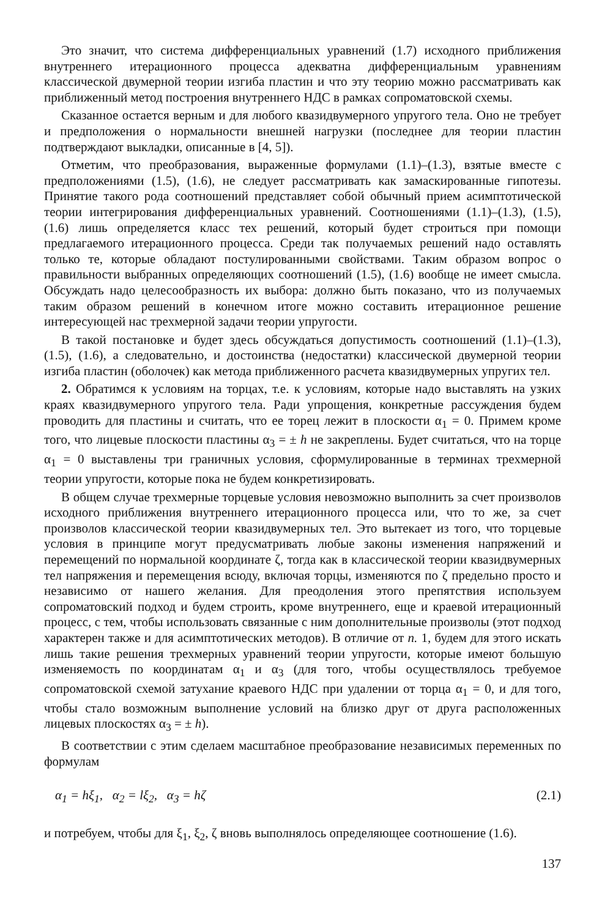Это значит, что система дифференциальных уравнений (1.7) исходного приближения внутреннего итерационного процесса адекватна дифференциальным уравнениям классической двумерной теории изгиба пластин и что эту теорию можно рассматривать как приближенный метод построения внутреннего НДС в рамках сопроматовской схемы.
Сказанное остается верным и для любого квазидвумерного упругого тела. Оно не требует и предположения о нормальности внешней нагрузки (последнее для теории пластин подтверждают выкладки, описанные в [4, 5]).
Отметим, что преобразования, выраженные формулами (1.1)–(1.3), взятые вместе с предположениями (1.5), (1.6), не следует рассматривать как замаскированные гипотезы. Принятие такого рода соотношений представляет собой обычный прием асимптотической теории интегрирования дифференциальных уравнений. Соотношениями (1.1)–(1.3), (1.5), (1.6) лишь определяется класс тех решений, который будет строиться при помощи предлагаемого итерационного процесса. Среди так получаемых решений надо оставлять только те, которые обладают постулированными свойствами. Таким образом вопрос о правильности выбранных определяющих соотношений (1.5), (1.6) вообще не имеет смысла. Обсуждать надо целесообразность их выбора: должно быть показано, что из получаемых таким образом решений в конечном итоге можно составить итерационное решение интересующей нас трехмерной задачи теории упругости.
В такой постановке и будет здесь обсуждаться допустимость соотношений (1.1)–(1.3), (1.5), (1.6), а следовательно, и достоинства (недостатки) классической двумерной теории изгиба пластин (оболочек) как метода приближенного расчета квазидвумерных упругих тел.
2. Обратимся к условиям на торцах, т.е. к условиям, которые надо выставлять на узких краях квазидвумерного упругого тела. Ради упрощения, конкретные рассуждения будем проводить для пластины и считать, что ее торец лежит в плоскости α<sub>1</sub> = 0. Примем кроме того, что лицевые плоскости пластины α<sub>3</sub> = ± h не закреплены. Будет считаться, что на торце α<sub>1</sub> = 0 выставлены три граничных условия, сформулированные в терминах трехмерной теории упругости, которые пока не будем конкретизировать.
В общем случае трехмерные торцевые условия невозможно выполнить за счет произволов исходного приближения внутреннего итерационного процесса или, что то же, за счет произволов классической теории квазидвумерных тел. Это вытекает из того, что торцевые условия в принципе могут предусматривать любые законы изменения напряжений и перемещений по нормальной координате ζ, тогда как в классической теории квазидвумерных тел напряжения и перемещения всюду, включая торцы, изменяются по ζ предельно просто и независимо от нашего желания. Для преодоления этого препятствия используем сопроматовский подход и будем строить, кроме внутреннего, еще и краевой итерационный процесс, с тем, чтобы использовать связанные с ним дополнительные произволы (этот подход характерен также и для асимптотических методов). В отличие от п. 1, будем для этого искать лишь такие решения трехмерных уравнений теории упругости, которые имеют большую изменяемость по координатам α<sub>1</sub> и α<sub>3</sub> (для того, чтобы осуществлялось требуемое сопроматовской схемой затухание краевого НДС при удалении от торца α<sub>1</sub> = 0, и для того, чтобы стало возможным выполнение условий на близко друг от друга расположенных лицевых плоскостях α<sub>3</sub> = ± h).
В соответствии с этим сделаем масштабное преобразование независимых переменных по формулам
α<sub>1</sub> = hξ<sub>1</sub>, α<sub>2</sub> = lξ<sub>2</sub>, α<sub>3</sub> = hζ (2.1)
и потребуем, чтобы для ξ<sub>1</sub>, ξ<sub>2</sub>, ζ вновь выполнялось определяющее соотношение (1.6).
137